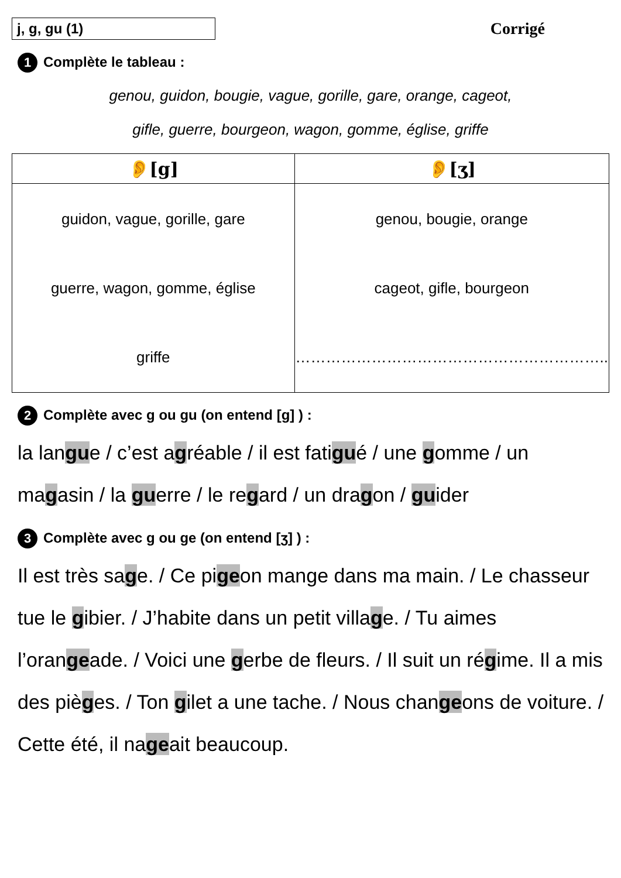j, g, gu (1)
Corrigé
1 Complète le tableau :
genou, guidon, bougie, vague, gorille, gare, orange, cageot,
gifle, guerre, bourgeon, wagon, gomme, église, griffe
| 👂[g] | 👂[ʒ] |
| --- | --- |
| guidon, vague, gorille, gare guerre, wagon, gomme, église griffe | genou, bougie, orange cageot, gifle, bourgeon …………………………………………………….. |
2 Complète avec g ou gu (on entend [g] ) :
la langue / c’est agréable / il est fatigué / une gomme / un magasin / la guerre / le regard / un dragon / guider
3 Complète avec g ou ge (on entend [ʒ] ) :
Il est très sage. / Ce pigeon mange dans ma main. / Le chasseur tue le gibier. / J’habite dans un petit village. / Tu aimes l’orangeade. / Voici une gerbe de fleurs. / Il suit un régime. Il a mis des pièges. / Ton gilet a une tache. / Nous changeons de voiture. / Cette été, il nageait beaucoup.